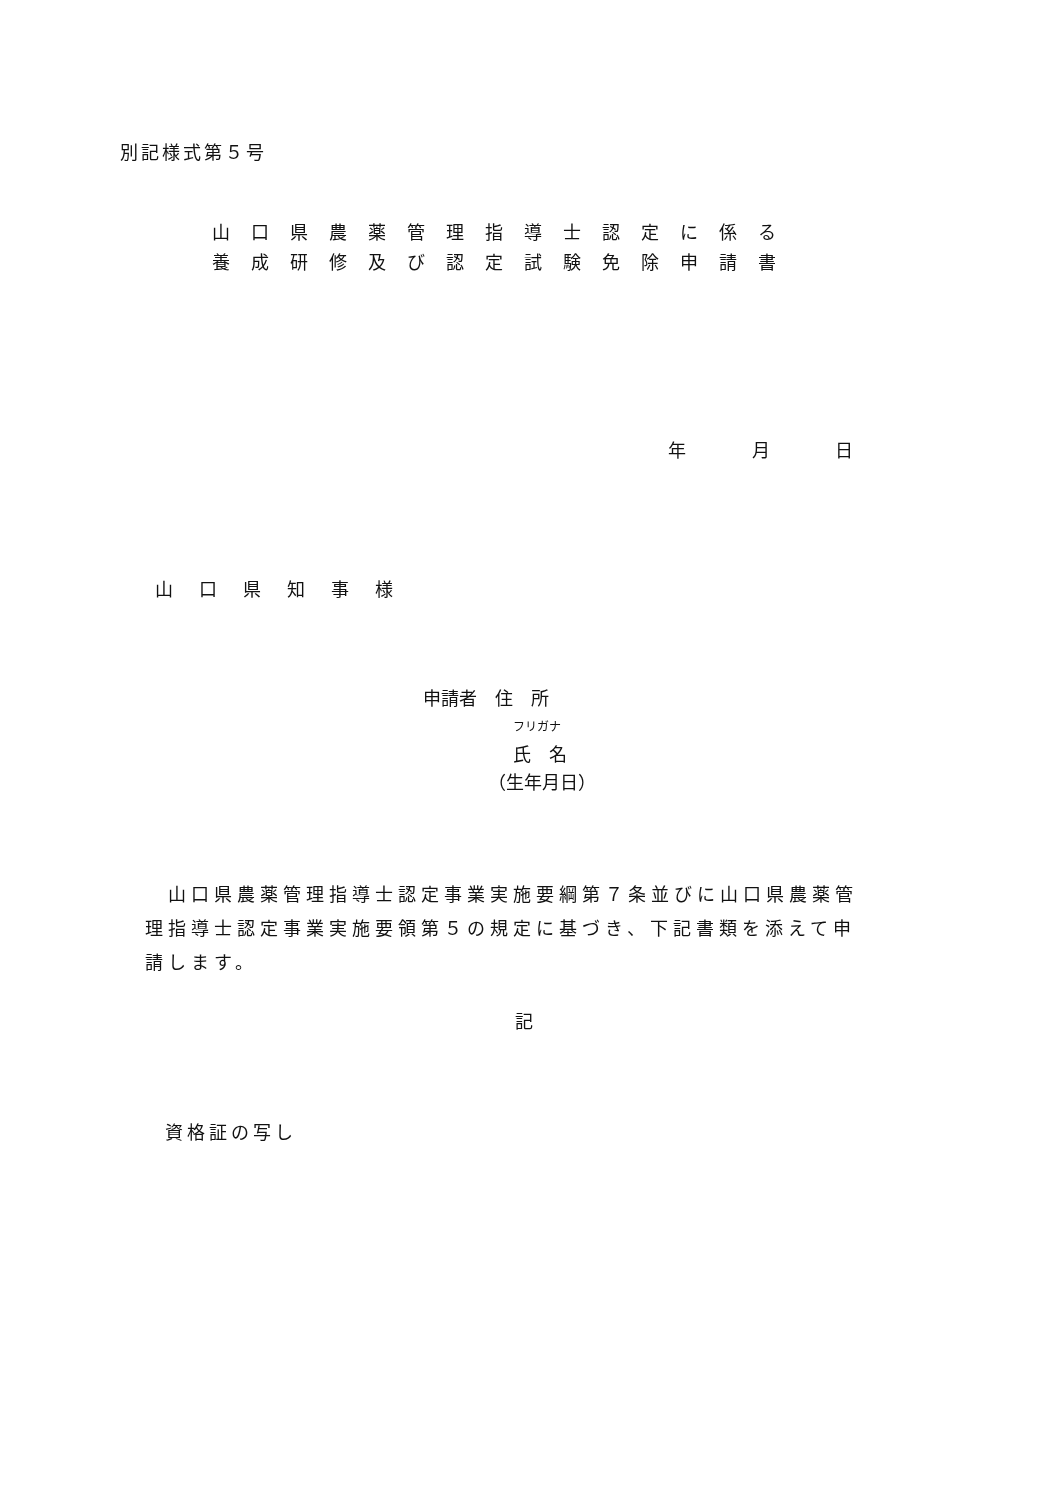別記様式第５号
山口県農薬管理指導士認定に係る
養成研修及び認定試験免除申請書
年 月 日
山口県知事様
申請者　住　所
フリガナ
氏　名
（生年月日）
　山口県農薬管理指導士認定事業実施要綱第７条並びに山口県農薬管理指導士認定事業実施要領第５の規定に基づき、下記書類を添えて申請します。
記
資格証の写し